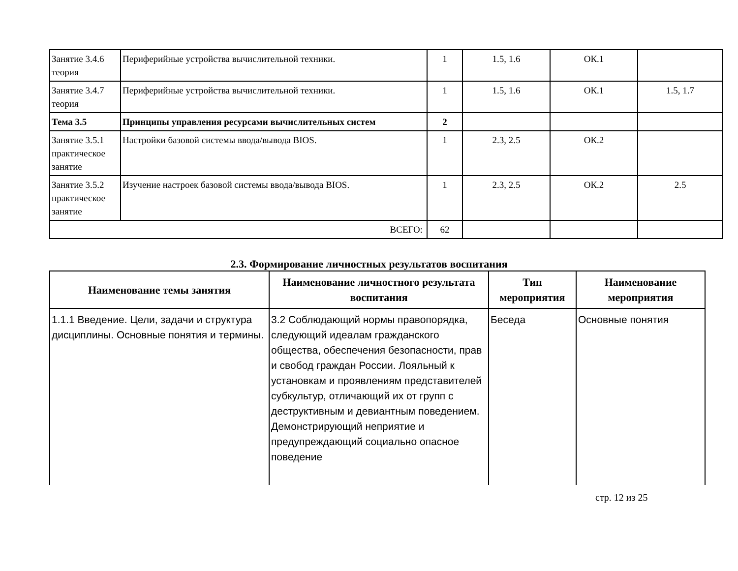| Занятие 3.4.6 теория | Периферийные устройства вычислительной техники. | 1 | 1.5, 1.6 | ОК.1 | |
| Занятие 3.4.7 теория | Периферийные устройства вычислительной техники. | 1 | 1.5, 1.6 | ОК.1 | 1.5, 1.7 |
| Тема 3.5 | Принципы управления ресурсами вычислительных систем | 2 | | | |
| Занятие 3.5.1 практическое занятие | Настройки базовой системы ввода/вывода BIOS. | 1 | 2.3, 2.5 | ОК.2 | |
| Занятие 3.5.2 практическое занятие | Изучение настроек базовой системы ввода/вывода BIOS. | 1 | 2.3, 2.5 | ОК.2 | 2.5 |
| ВСЕГО: | | 62 | | | |
2.3. Формирование личностных результатов воспитания
| Наименование темы занятия | Наименование личностного результата воспитания | Тип мероприятия | Наименование мероприятия |
| --- | --- | --- | --- |
| 1.1.1 Введение. Цели, задачи и структура дисциплины. Основные понятия и термины. | 3.2 Соблюдающий нормы правопорядка, следующий идеалам гражданского общества, обеспечения безопасности, прав и свобод граждан России. Лояльный к установкам и проявлениям представителей субкультур, отличающий их от групп с деструктивным и девиантным поведением. Демонстрирующий неприятие и предупреждающий социально опасное поведение | Беседа | Основные понятия |
стр. 12 из 25